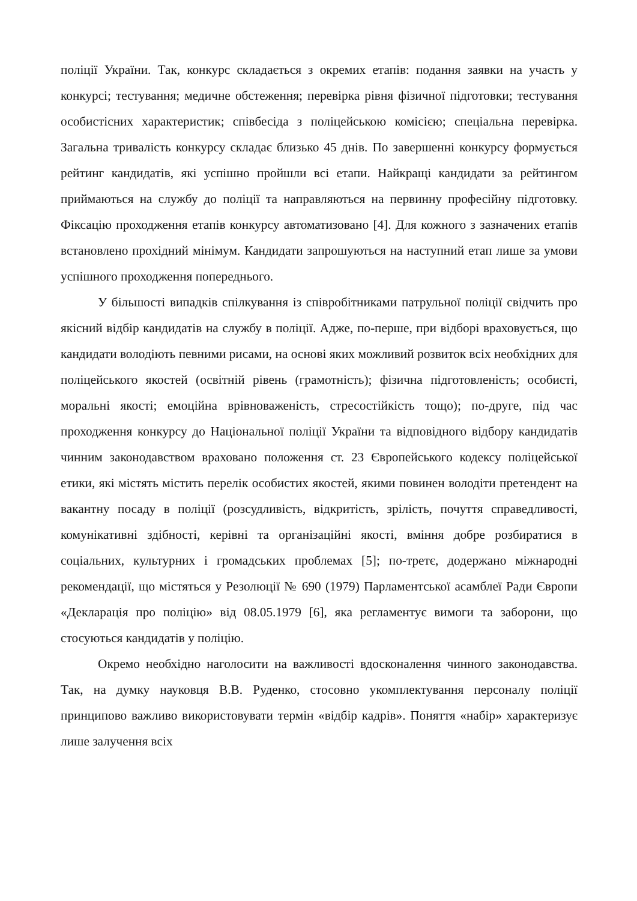поліції України. Так, конкурс складається з окремих етапів: подання заявки на участь у конкурсі; тестування; медичне обстеження; перевірка рівня фізичної підготовки; тестування особистісних характеристик; співбесіда з поліцейською комісією; спеціальна перевірка. Загальна тривалість конкурсу складає близько 45 днів. По завершенні конкурсу формується рейтинг кандидатів, які успішно пройшли всі етапи. Найкращі кандидати за рейтингом приймаються на службу до поліції та направляються на первинну професійну підготовку. Фіксацію проходження етапів конкурсу автоматизовано [4]. Для кожного з зазначених етапів встановлено прохідний мінімум. Кандидати запрошуються на наступний етап лише за умови успішного проходження попереднього.
У більшості випадків спілкування із співробітниками патрульної поліції свідчить про якісний відбір кандидатів на службу в поліції. Адже, по-перше, при відборі враховується, що кандидати володіють певними рисами, на основі яких можливий розвиток всіх необхідних для поліцейського якостей (освітній рівень (грамотність); фізична підготовленість; особисті, моральні якості; емоційна врівноваженість, стресостійкість тощо); по-друге, під час проходження конкурсу до Національної поліції України та відповідного відбору кандидатів чинним законодавством враховано положення ст. 23 Європейського кодексу поліцейської етики, які містять містить перелік особистих якостей, якими повинен володіти претендент на вакантну посаду в поліції (розсудливість, відкритість, зрілість, почуття справедливості, комунікативні здібності, керівні та організаційні якості, вміння добре розбиратися в соціальних, культурних і громадських проблемах [5]; по-третє, додержано міжнародні рекомендації, що містяться у Резолюції № 690 (1979) Парламентської асамблеї Ради Європи «Декларація про поліцію» від 08.05.1979 [6], яка регламентує вимоги та заборони, що стосуються кандидатів у поліцію.
Окремо необхідно наголосити на важливості вдосконалення чинного законодавства. Так, на думку науковця В.В. Руденко, стосовно укомплектування персоналу поліції принципово важливо використовувати термін «відбір кадрів». Поняття «набір» характеризує лише залучення всіх